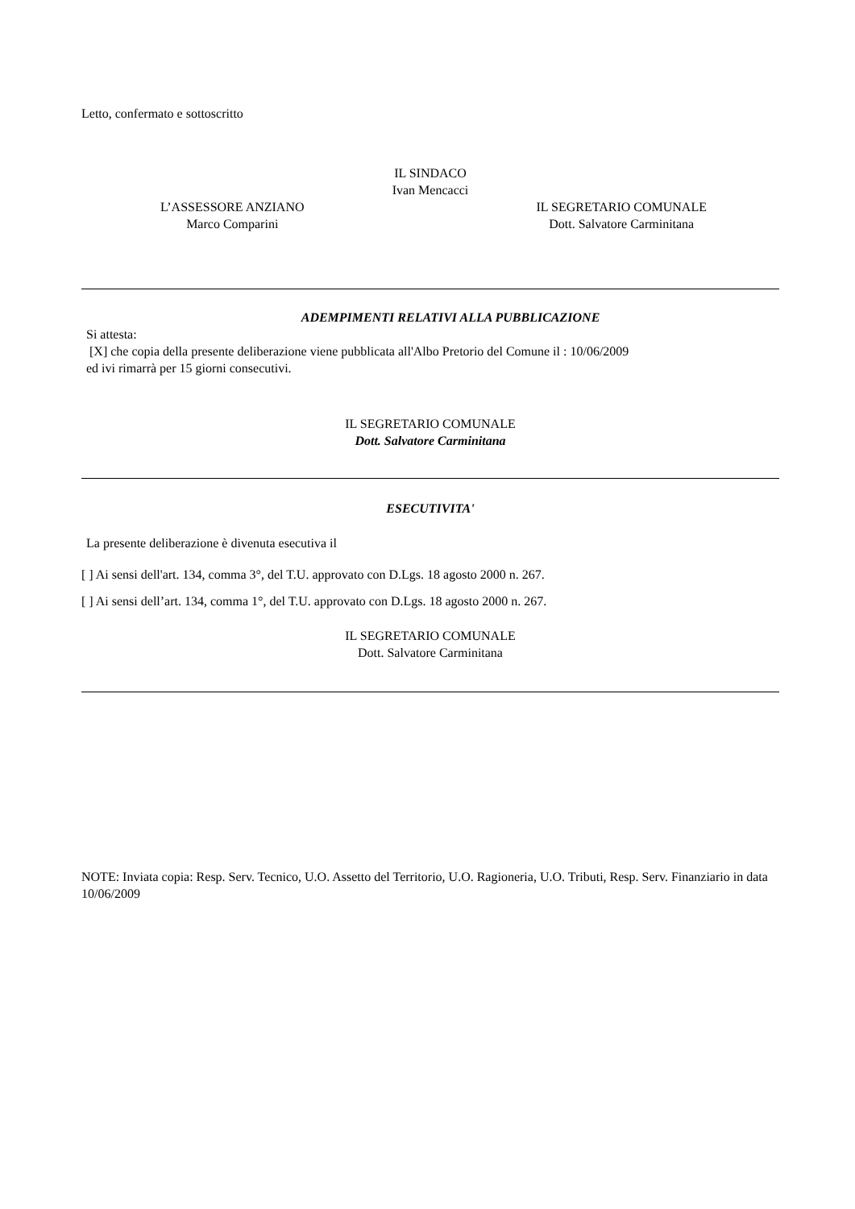Letto, confermato e sottoscritto
IL SINDACO
Ivan Mencacci
L’ASSESSORE ANZIANO
Marco Comparini
IL SEGRETARIO COMUNALE
Dott. Salvatore Carminitana
ADEMPIMENTI RELATIVI ALLA PUBBLICAZIONE
Si attesta:
[X] che copia della presente deliberazione viene pubblicata all'Albo Pretorio del Comune il : 10/06/2009
ed ivi rimarrà per 15 giorni consecutivi.
IL SEGRETARIO COMUNALE
Dott. Salvatore Carminitana
ESECUTIVITA'
La presente deliberazione è divenuta esecutiva il
[ ] Ai sensi dell'art. 134, comma 3°, del T.U. approvato con D.Lgs. 18 agosto 2000 n. 267.
[ ] Ai sensi dell’art. 134, comma 1°, del T.U. approvato con D.Lgs. 18 agosto 2000 n. 267.
IL SEGRETARIO COMUNALE
Dott. Salvatore Carminitana
NOTE: Inviata copia: Resp. Serv. Tecnico, U.O. Assetto del Territorio, U.O. Ragioneria, U.O. Tributi, Resp. Serv. Finanziario in data 10/06/2009